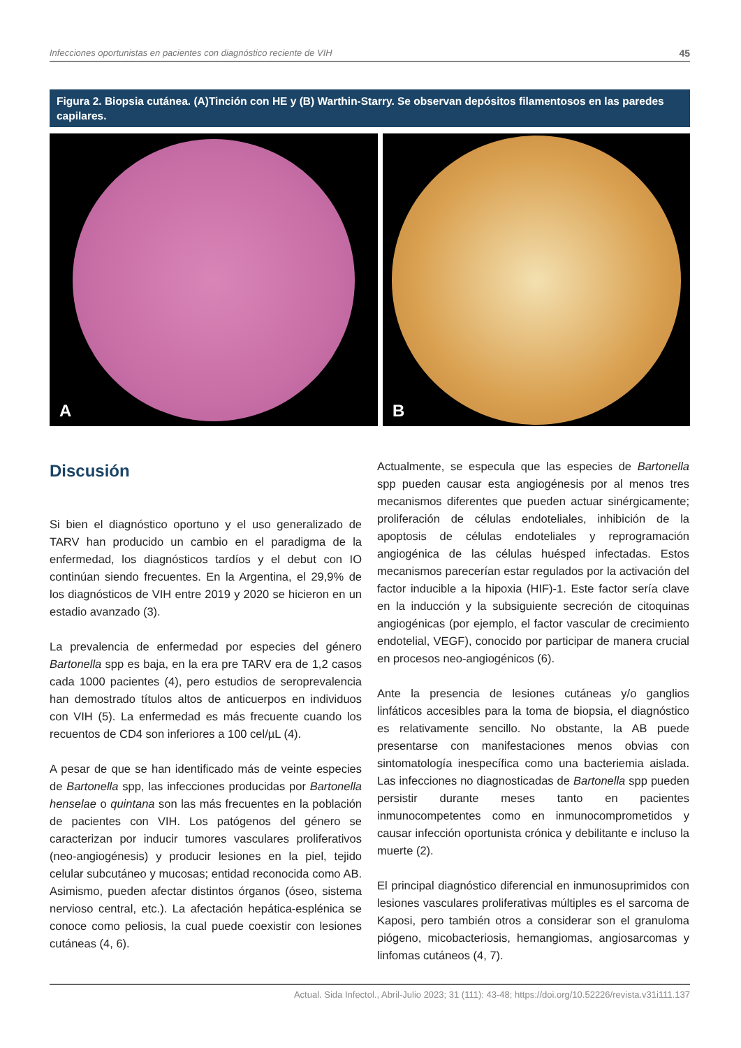Infecciones oportunistas en pacientes con diagnóstico reciente de VIH 45
Figura 2. Biopsia cutánea. (A)Tinción con HE y (B) Warthin-Starry. Se observan depósitos filamentosos en las paredes capilares.
A B
Discusión
Si bien el diagnóstico oportuno y el uso generalizado de TARV han producido un cambio en el paradigma de la enfermedad, los diagnósticos tardíos y el debut con IO continúan siendo frecuentes. En la Argentina, el 29,9% de los diagnósticos de VIH entre 2019 y 2020 se hicieron en un estadio avanzado (3).
La prevalencia de enfermedad por especies del género Bartonella spp es baja, en la era pre TARV era de 1,2 casos cada 1000 pacientes (4), pero estudios de seroprevalencia han demostrado títulos altos de anticuerpos en individuos con VIH (5). La enfermedad es más frecuente cuando los recuentos de CD4 son inferiores a 100 cel/µL (4).
A pesar de que se han identificado más de veinte especies de Bartonella spp, las infecciones producidas por Bartonella henselae o quintana son las más frecuentes en la población de pacientes con VIH. Los patógenos del género se caracterizan por inducir tumores vasculares proliferativos (neo-angiogénesis) y producir lesiones en la piel, tejido celular subcutáneo y mucosas; entidad reconocida como AB. Asimismo, pueden afectar distintos órganos (óseo, sistema nervioso central, etc.). La afectación hepática-esplénica se conoce como peliosis, la cual puede coexistir con lesiones cutáneas (4, 6).
Actualmente, se especula que las especies de Bartonella spp pueden causar esta angiogénesis por al menos tres mecanismos diferentes que pueden actuar sinérgicamente; proliferación de células endoteliales, inhibición de la apoptosis de células endoteliales y reprogramación angiogénica de las células huésped infectadas. Estos mecanismos parecerían estar regulados por la activación del factor inducible a la hipoxia (HIF)-1. Este factor sería clave en la inducción y la subsiguiente secreción de citoquinas angiogénicas (por ejemplo, el factor vascular de crecimiento endotelial, VEGF), conocido por participar de manera crucial en procesos neo-angiogénicos (6).
Ante la presencia de lesiones cutáneas y/o ganglios linfáticos accesibles para la toma de biopsia, el diagnóstico es relativamente sencillo. No obstante, la AB puede presentarse con manifestaciones menos obvias con sintomatología inespecífica como una bacteriemia aislada. Las infecciones no diagnosticadas de Bartonella spp pueden persistir durante meses tanto en pacientes inmunocompetentes como en inmunocomprometidos y causar infección oportunista crónica y debilitante e incluso la muerte (2).
El principal diagnóstico diferencial en inmunosuprimidos con lesiones vasculares proliferativas múltiples es el sarcoma de Kaposi, pero también otros a considerar son el granuloma piógeno, micobacteriosis, hemangiomas, angiosarcomas y linfomas cutáneos (4, 7).
Actual. Sida Infectol., Abril-Julio 2023; 31 (111): 43-48; https://doi.org/10.52226/revista.v31i111.137